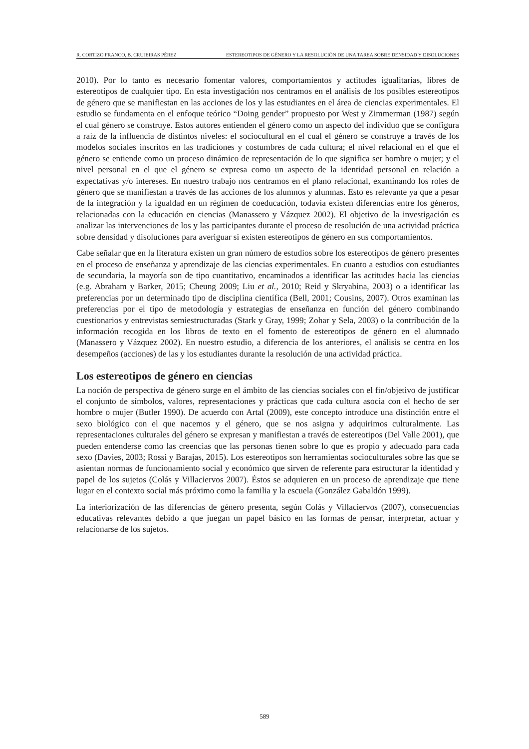R. CORTIZO FRANCO, B. CRUJEIRAS PÉREZ ESTEREOTIPOS DE GÉNERO Y LA RESOLUCIÓN DE UNA TAREA SOBRE DENSIDAD Y DISOLUCIONES
2010). Por lo tanto es necesario fomentar valores, comportamientos y actitudes igualitarias, libres de estereotipos de cualquier tipo. En esta investigación nos centramos en el análisis de los posibles estereotipos de género que se manifiestan en las acciones de los y las estudiantes en el área de ciencias experimentales. El estudio se fundamenta en el enfoque teórico “Doing gender” propuesto por West y Zimmerman (1987) según el cual género se construye. Estos autores entienden el género como un aspecto del individuo que se configura a raíz de la influencia de distintos niveles: el sociocultural en el cual el género se construye a través de los modelos sociales inscritos en las tradiciones y costumbres de cada cultura; el nivel relacional en el que el género se entiende como un proceso dinámico de representación de lo que significa ser hombre o mujer; y el nivel personal en el que el género se expresa como un aspecto de la identidad personal en relación a expectativas y/o intereses. En nuestro trabajo nos centramos en el plano relacional, examinando los roles de género que se manifiestan a través de las acciones de los alumnos y alumnas. Esto es relevante ya que a pesar de la integración y la igualdad en un régimen de coeducación, todavía existen diferencias entre los géneros, relacionadas con la educación en ciencias (Manassero y Vázquez 2002). El objetivo de la investigación es analizar las intervenciones de los y las participantes durante el proceso de resolución de una actividad práctica sobre densidad y disoluciones para averiguar si existen estereotipos de género en sus comportamientos.
Cabe señalar que en la literatura existen un gran número de estudios sobre los estereotipos de género presentes en el proceso de enseñanza y aprendizaje de las ciencias experimentales. En cuanto a estudios con estudiantes de secundaria, la mayoría son de tipo cuantitativo, encaminados a identificar las actitudes hacia las ciencias (e.g. Abraham y Barker, 2015; Cheung 2009; Liu et al., 2010; Reid y Skryabina, 2003) o a identificar las preferencias por un determinado tipo de disciplina científica (Bell, 2001; Cousins, 2007). Otros examinan las preferencias por el tipo de metodología y estrategias de enseñanza en función del género combinando cuestionarios y entrevistas semiestructuradas (Stark y Gray, 1999; Zohar y Sela, 2003) o la contribución de la información recogida en los libros de texto en el fomento de estereotipos de género en el alumnado (Manassero y Vázquez 2002). En nuestro estudio, a diferencia de los anteriores, el análisis se centra en los desempeños (acciones) de las y los estudiantes durante la resolución de una actividad práctica.
Los estereotipos de género en ciencias
La noción de perspectiva de género surge en el ámbito de las ciencias sociales con el fin/objetivo de justificar el conjunto de símbolos, valores, representaciones y prácticas que cada cultura asocia con el hecho de ser hombre o mujer (Butler 1990). De acuerdo con Artal (2009), este concepto introduce una distinción entre el sexo biológico con el que nacemos y el género, que se nos asigna y adquirimos culturalmente. Las representaciones culturales del género se expresan y manifiestan a través de estereotipos (Del Valle 2001), que pueden entenderse como las creencias que las personas tienen sobre lo que es propio y adecuado para cada sexo (Davies, 2003; Rossi y Barajas, 2015). Los estereotipos son herramientas socioculturales sobre las que se asientan normas de funcionamiento social y económico que sirven de referente para estructurar la identidad y papel de los sujetos (Colás y Villaciervos 2007). Éstos se adquieren en un proceso de aprendizaje que tiene lugar en el contexto social más próximo como la familia y la escuela (González Gabaldón 1999).
La interiorización de las diferencias de género presenta, según Colás y Villaciervos (2007), consecuencias educativas relevantes debido a que juegan un papel básico en las formas de pensar, interpretar, actuar y relacionarse de los sujetos.
589